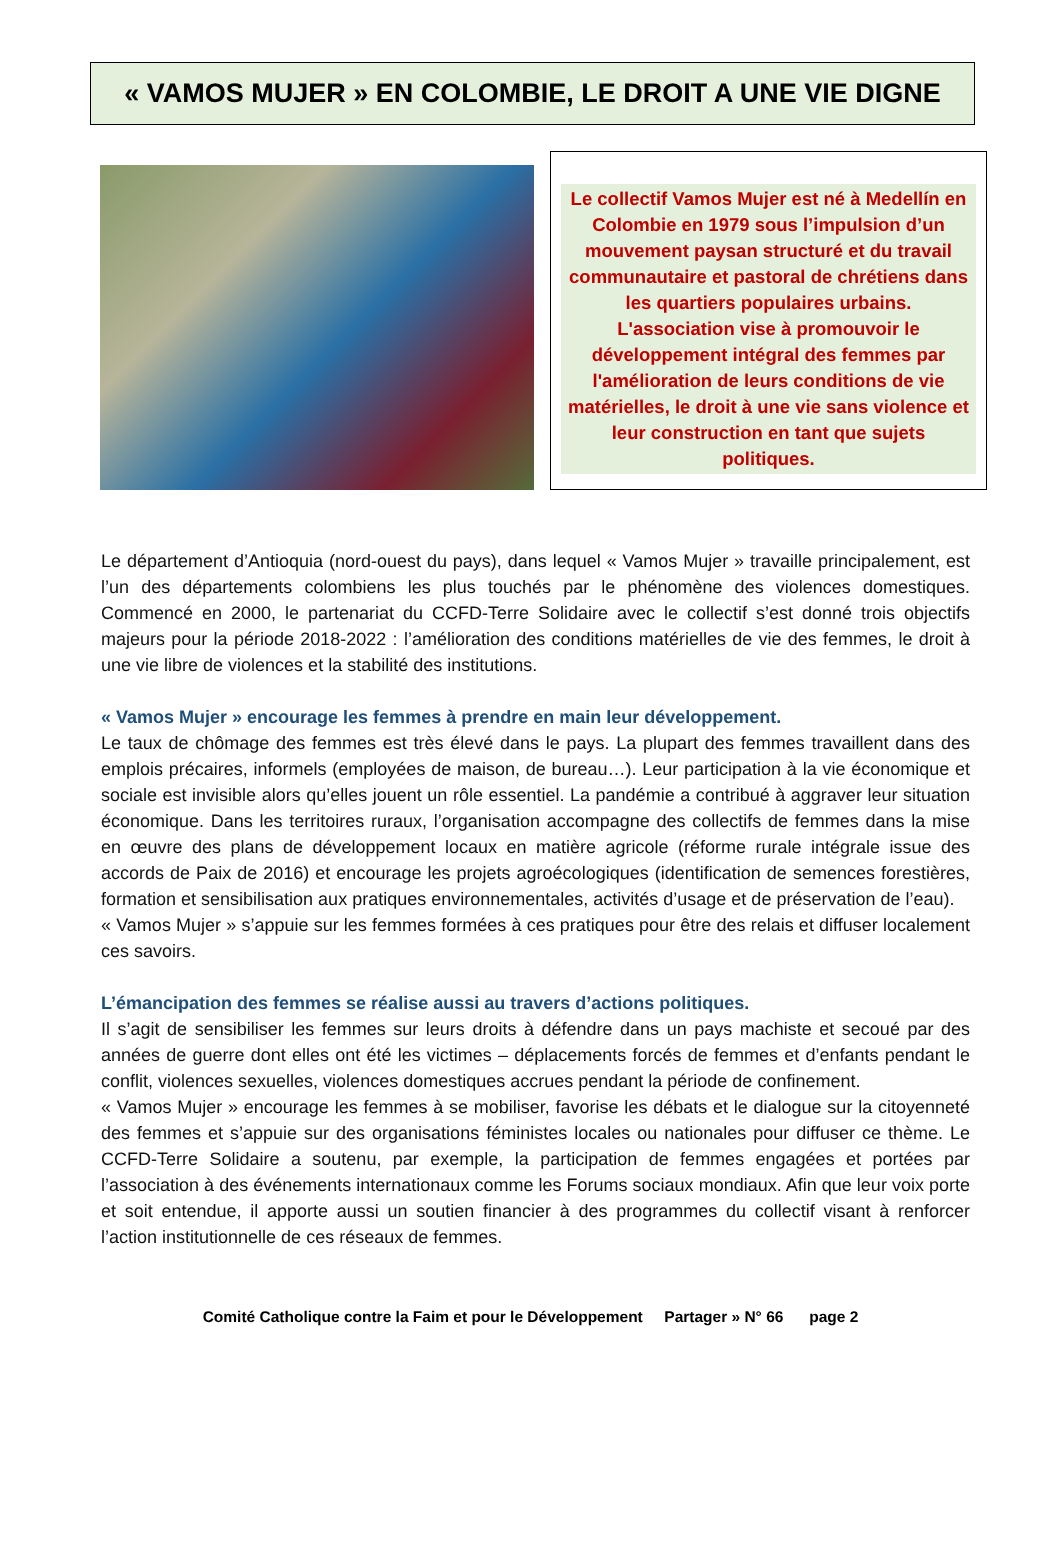« VAMOS MUJER » EN COLOMBIE, LE DROIT A UNE VIE DIGNE
Le collectif Vamos Mujer est né à Medellín en Colombie en 1979 sous l’impulsion d’un mouvement paysan structuré et du travail communautaire et pastoral de chrétiens dans les quartiers populaires urbains. L'association vise à promouvoir le développement intégral des femmes par l'amélioration de leurs conditions de vie matérielles, le droit à une vie sans violence et leur construction en tant que sujets politiques.
Le département d’Antioquia (nord-ouest du pays), dans lequel « Vamos Mujer » travaille principalement, est l’un des départements colombiens les plus touchés par le phénomène des violences domestiques. Commencé en 2000, le partenariat du CCFD-Terre Solidaire avec le collectif s’est donné trois objectifs majeurs pour la période 2018-2022 : l’amélioration des conditions matérielles de vie des femmes, le droit à une vie libre de violences et la stabilité des institutions.
« Vamos Mujer » encourage les femmes à prendre en main leur développement.
Le taux de chômage des femmes est très élevé dans le pays. La plupart des femmes travaillent dans des emplois précaires, informels (employées de maison, de bureau…). Leur participation à la vie économique et sociale est invisible alors qu’elles jouent un rôle essentiel. La pandémie a contribué à aggraver leur situation économique. Dans les territoires ruraux, l’organisation accompagne des collectifs de femmes dans la mise en œuvre des plans de développement locaux en matière agricole (réforme rurale intégrale issue des accords de Paix de 2016) et encourage les projets agroécologiques (identification de semences forestières, formation et sensibilisation aux pratiques environnementales, activités d’usage et de préservation de l’eau).
« Vamos Mujer » s’appuie sur les femmes formées à ces pratiques pour être des relais et diffuser localement ces savoirs.
L’émancipation des femmes se réalise aussi au travers d’actions politiques.
Il s’agit de sensibiliser les femmes sur leurs droits à défendre dans un pays machiste et secoué par des années de guerre dont elles ont été les victimes – déplacements forcés de femmes et d’enfants pendant le conflit, violences sexuelles, violences domestiques accrues pendant la période de confinement.
« Vamos Mujer » encourage les femmes à se mobiliser, favorise les débats et le dialogue sur la citoyenneté des femmes et s’appuie sur des organisations féministes locales ou nationales pour diffuser ce thème. Le CCFD-Terre Solidaire a soutenu, par exemple, la participation de femmes engagées et portées par l’association à des événements internationaux comme les Forums sociaux mondiaux. Afin que leur voix porte et soit entendue, il apporte aussi un soutien financier à des programmes du collectif visant à renforcer l’action institutionnelle de ces réseaux de femmes.
Comité Catholique contre la Faim et pour le Développement Partager » N° 66 page 2